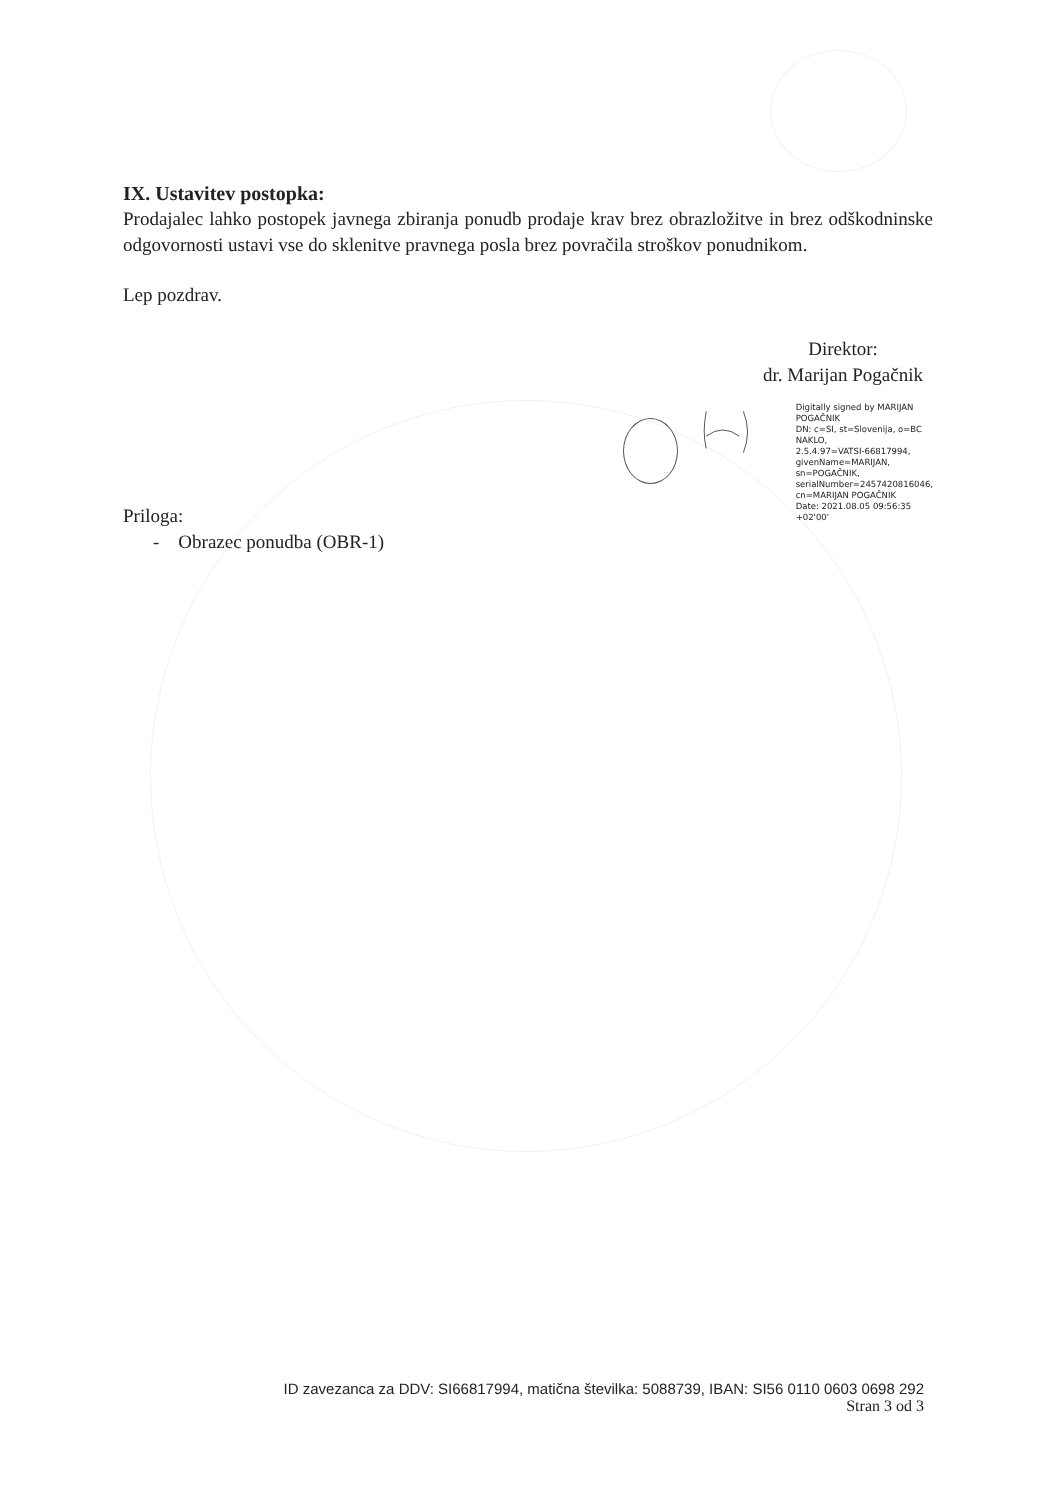IX. Ustavitev postopka:
Prodajalec lahko postopek javnega zbiranja ponudb prodaje krav brez obrazložitve in brez odškodninske odgovornosti ustavi vse do sklenitve pravnega posla brez povračila stroškov ponudnikom.
Lep pozdrav.
Direktor:
dr. Marijan Pogačnik
Digitally signed by MARIJAN POGAČNIK
DN: c=SI, st=Slovenija, o=BC NAKLO,
2.5.4.97=VATSI-66817994,
givenName=MARIJAN, sn=POGAČNIK,
serialNumber=2457420816046,
cn=MARIJAN POGAČNIK
Date: 2021.08.05 09:56:35 +02'00'
Priloga:
- Obrazec ponudba (OBR-1)
ID zavezanca za DDV: SI66817994, matična številka: 5088739, IBAN: SI56 0110 0603 0698 292
Stran 3 od 3